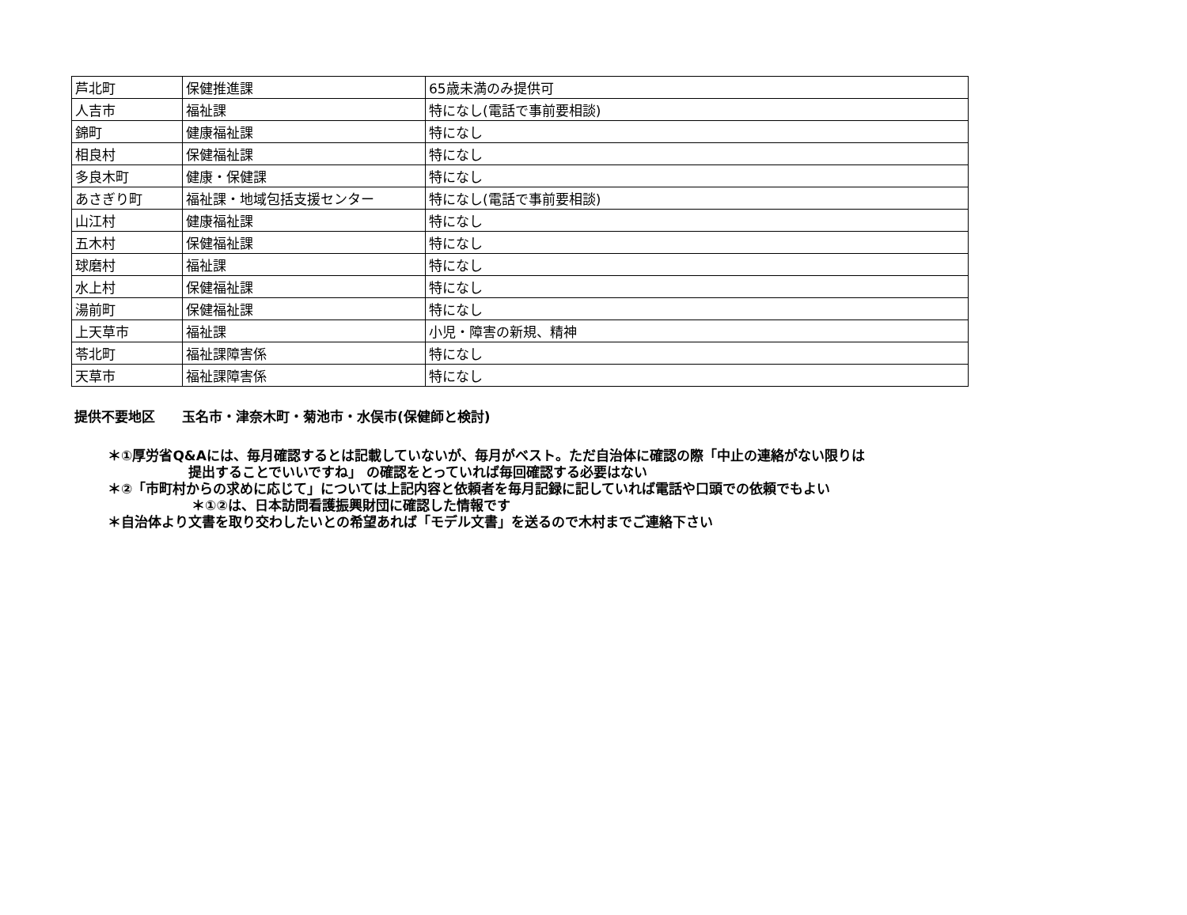| 芦北町 | 保健推進課 | 65歳未満のみ提供可 |
| 人吉市 | 福祉課 | 特になし(電話で事前要相談) |
| 錦町 | 健康福祉課 | 特になし |
| 相良村 | 保健福祉課 | 特になし |
| 多良木町 | 健康・保健課 | 特になし |
| あさぎり町 | 福祉課・地域包括支援センター | 特になし(電話で事前要相談) |
| 山江村 | 健康福祉課 | 特になし |
| 五木村 | 保健福祉課 | 特になし |
| 球磨村 | 福祉課 | 特になし |
| 水上村 | 保健福祉課 | 特になし |
| 湯前町 | 保健福祉課 | 特になし |
| 上天草市 | 福祉課 | 小児・障害の新規、精神 |
| 苓北町 | 福祉課障害係 | 特になし |
| 天草市 | 福祉課障害係 | 特になし |
提供不要地区　　玉名市・津奈木町・菊池市・水俣市(保健師と検討)
＊①厚労省Q&Aには、毎月確認するとは記載していないが、毎月がベスト。ただ自治体に確認の際「中止の連絡がない限りは
提出することでいいですね」 の確認をとっていれば毎回確認する必要はない
＊②「市町村からの求めに応じて」については上記内容と依頼者を毎月記録に記していれば電話や口頭での依頼でもよい
＊①②は、日本訪問看護振興財団に確認した情報です
＊自治体より文書を取り交わしたいとの希望あれば「モデル文書」を送るので木村までご連絡下さい